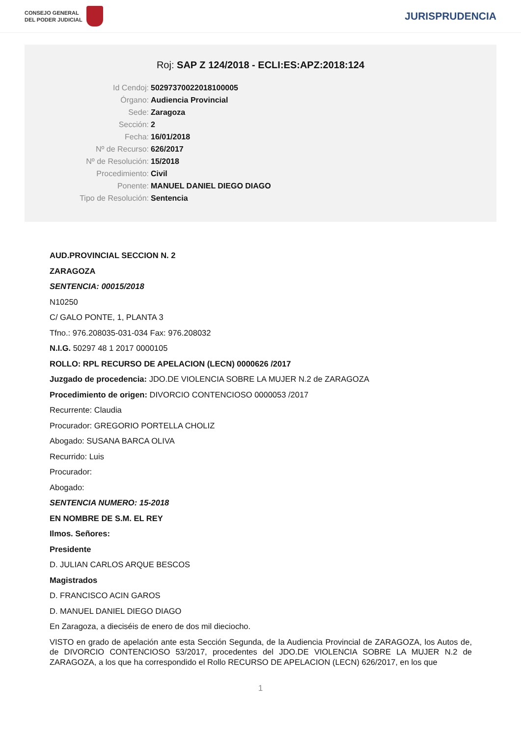CONSEJO GENERAL
DEL PODER JUDICIAL
JURISPRUDENCIA
Roj: SAP Z 124/2018 - ECLI:ES:APZ:2018:124
Id Cendoj: 50297370022018100005
Órgano: Audiencia Provincial
Sede: Zaragoza
Sección: 2
Fecha: 16/01/2018
Nº de Recurso: 626/2017
Nº de Resolución: 15/2018
Procedimiento: Civil
Ponente: MANUEL DANIEL DIEGO DIAGO
Tipo de Resolución: Sentencia
AUD.PROVINCIAL SECCION N. 2
ZARAGOZA
SENTENCIA: 00015/2018
N10250
C/ GALO PONTE, 1, PLANTA 3
Tfno.: 976.208035-031-034 Fax: 976.208032
N.I.G. 50297 48 1 2017 0000105
ROLLO: RPL RECURSO DE APELACION (LECN) 0000626 /2017
Juzgado de procedencia: JDO.DE VIOLENCIA SOBRE LA MUJER N.2 de ZARAGOZA
Procedimiento de origen: DIVORCIO CONTENCIOSO 0000053 /2017
Recurrente: Claudia
Procurador: GREGORIO PORTELLA CHOLIZ
Abogado: SUSANA BARCA OLIVA
Recurrido: Luis
Procurador:
Abogado:
SENTENCIA NUMERO: 15-2018
EN NOMBRE DE S.M. EL REY
Ilmos. Señores:
Presidente
D. JULIAN CARLOS ARQUE BESCOS
Magistrados
D. FRANCISCO ACIN GAROS
D. MANUEL DANIEL DIEGO DIAGO
En Zaragoza, a dieciséis de enero de dos mil dieciocho.
VISTO en grado de apelación ante esta Sección Segunda, de la Audiencia Provincial de ZARAGOZA, los Autos de, de DIVORCIO CONTENCIOSO 53/2017, procedentes del JDO.DE VIOLENCIA SOBRE LA MUJER N.2 de ZARAGOZA, a los que ha correspondido el Rollo RECURSO DE APELACION (LECN) 626/2017, en los que
1